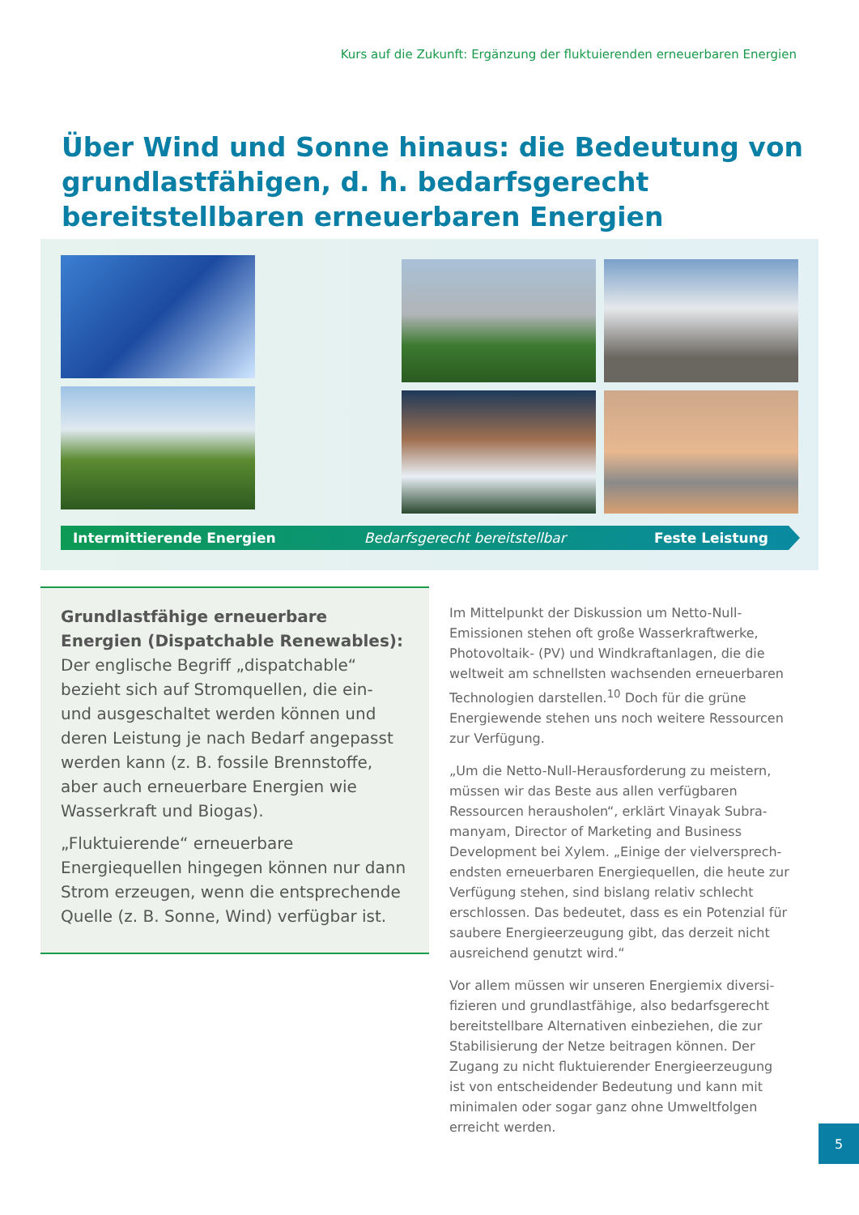Kurs auf die Zukunft: Ergänzung der fluktuierenden erneuerbaren Energien
Über Wind und Sonne hinaus: die Bedeutung von grundlastfähigen, d. h. bedarfsgerecht bereitstellbaren erneuerbaren Energien
Intermittierende Energien Bedarfsgerecht bereitstellbar Feste Leistung
Grundlastfähige erneuerbare Energien (Dispatchable Renewables):
Der englische Begriff „dispatchable“ bezieht sich auf Stromquellen, die ein- und ausgeschaltet werden können und deren Leistung je nach Bedarf angepasst werden kann (z. B. fossile Brennstoffe, aber auch erneuerbare Energien wie Wasserkraft und Biogas).
„Fluktuierende“ erneuerbare Energiequellen hingegen können nur dann Strom erzeugen, wenn die entsprechende Quelle (z. B. Sonne, Wind) verfügbar ist.
Im Mittelpunkt der Diskussion um Netto-Null-Emissionen stehen oft große Wasserkraftwerke, Photovoltaik- (PV) und Windkraftanlagen, die die weltweit am schnellsten wachsenden erneuerbaren Technologien darstellen.<sup>10</sup> Doch für die grüne Energiewende stehen uns noch weitere Ressourcen zur Verfügung.
„Um die Netto-Null-Herausforderung zu meistern, müssen wir das Beste aus allen verfügbaren Ressourcen herausholen“, erklärt Vinayak Subra-manyam, Director of Marketing and Business Development bei Xylem. „Einige der vielversprech-endsten erneuerbaren Energiequellen, die heute zur Verfügung stehen, sind bislang relativ schlecht erschlossen. Das bedeutet, dass es ein Potenzial für saubere Energieerzeugung gibt, das derzeit nicht ausreichend genutzt wird.“
Vor allem müssen wir unseren Energiemix diversi-fizieren und grundlastfähige, also bedarfsgerecht bereitstellbare Alternativen einbeziehen, die zur Stabilisierung der Netze beitragen können. Der Zugang zu nicht fluktuierender Energieerzeugung ist von entscheidender Bedeutung und kann mit minimalen oder sogar ganz ohne Umweltfolgen erreicht werden.
5